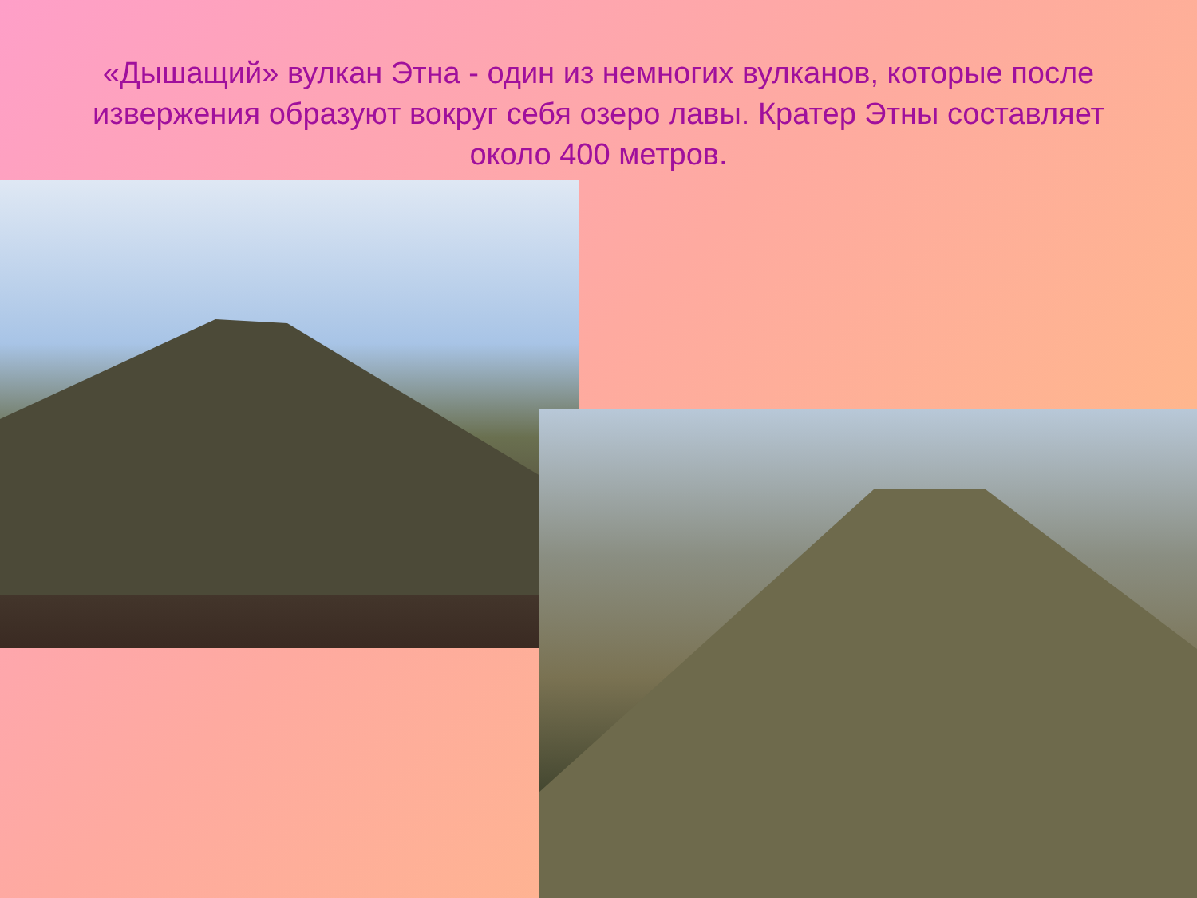«Дышащий» вулкан Этна - один из немногих вулканов, которые после извержения образуют вокруг себя озеро лавы. Кратер Этны составляет около 400 метров.